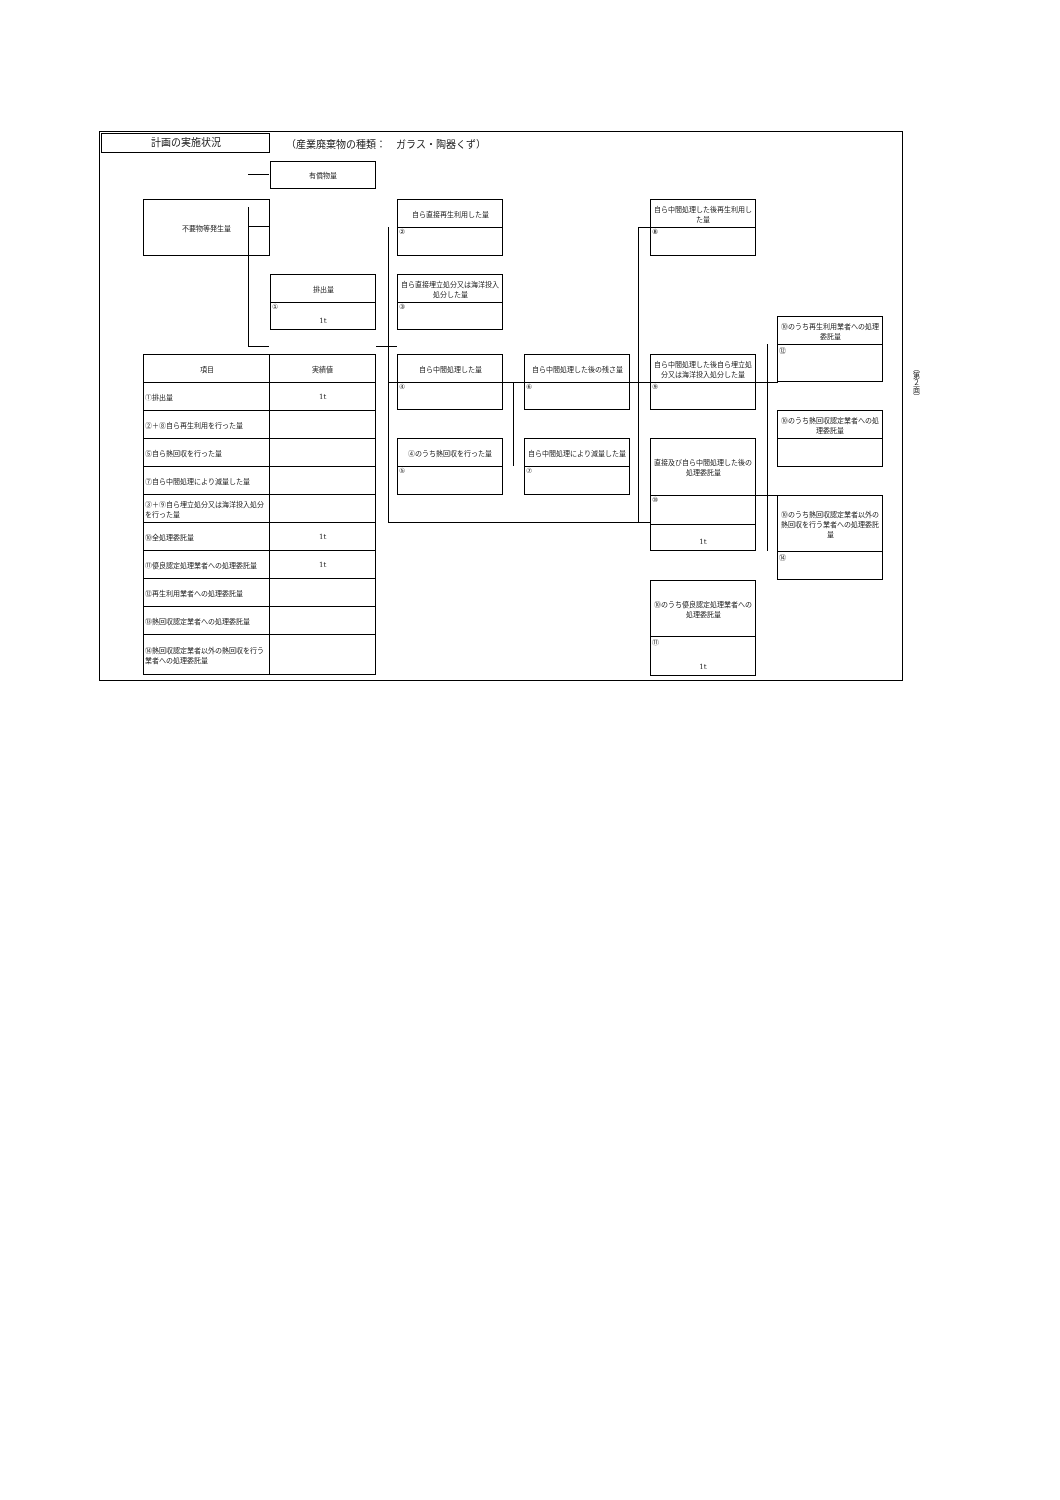計画の実施状況
（産業廃棄物の種類：　ガラス・陶器くず）
不要物等発生量
有償物量
排出量
①
1t
| 項目 | 実績値 |
| --- | --- |
| ①排出量 | 1t |
| ②＋⑧自ら再生利用を行った量 | |
| ⑤自ら熱回収を行った量 | |
| ⑦自ら中間処理により減量した量 | |
| ③＋⑨自ら埋立処分又は海洋投入処分を行った量 | |
| ⑩全処理委託量 | 1t |
| ⑪優良認定処理業者への処理委託量 | 1t |
| ⑫再生利用業者への処理委託量 | |
| ⑬熱回収認定業者への処理委託量 | |
| ⑭熱回収認定業者以外の熱回収を行う業者への処理委託量 | |
自ら直接再生利用した量
②
自ら直接埋立処分又は海洋投入処分した量
③
自ら中間処理した量
④
④のうち熱回収を行った量
⑤
自ら中間処理した後の残さ量
⑥
自ら中間処理により減量した量
⑦
自ら中間処理した後再生利用した量
⑧
自ら中間処理した後自ら埋立処分又は海洋投入処分した量
⑨
直接及び自ら中間処理した後の処理委託量
⑩
1t
⑩のうち優良認定処理業者への処理委託量
⑪
1t
⑩のうち再生利用業者への処理委託量
⑫
⑩のうち熱回収認定業者への処理委託量
⑩のうち熱回収認定業者以外の熱回収を行う業者への処理委託量
⑭
（第２面）